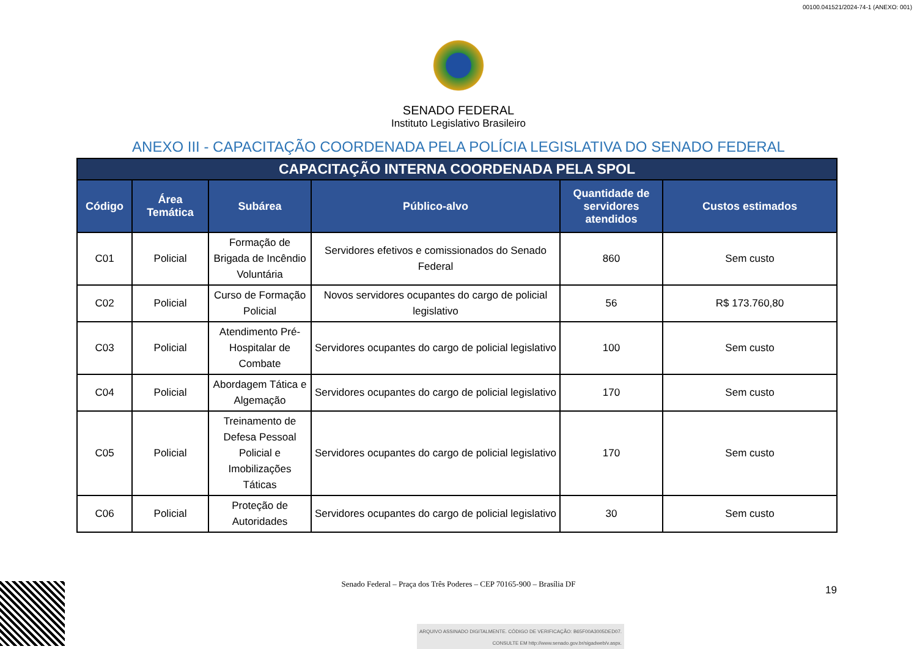00100.041521/2024-74-1 (ANEXO: 001)
SENADO FEDERAL
Instituto Legislativo Brasileiro
ANEXO III - CAPACITAÇÃO COORDENADA PELA POLÍCIA LEGISLATIVA DO SENADO FEDERAL
| CAPACITAÇÃO INTERNA COORDENADA PELA SPOL | | | | | |
| --- | --- | --- | --- | --- | --- |
| Código | Área Temática | Subárea | Público-alvo | Quantidade de servidores atendidos | Custos estimados |
| C01 | Policial | Formação de Brigada de Incêndio Voluntária | Servidores efetivos e comissionados do Senado Federal | 860 | Sem custo |
| C02 | Policial | Curso de Formação Policial | Novos servidores ocupantes do cargo de policial legislativo | 56 | R$ 173.760,80 |
| C03 | Policial | Atendimento Pré-Hospitalar de Combate | Servidores ocupantes do cargo de policial legislativo | 100 | Sem custo |
| C04 | Policial | Abordagem Tática e Algemação | Servidores ocupantes do cargo de policial legislativo | 170 | Sem custo |
| C05 | Policial | Treinamento de Defesa Pessoal Policial e Imobilizações Táticas | Servidores ocupantes do cargo de policial legislativo | 170 | Sem custo |
| C06 | Policial | Proteção de Autoridades | Servidores ocupantes do cargo de policial legislativo | 30 | Sem custo |
Senado Federal – Praça dos Três Poderes – CEP 70165-900 – Brasília DF
19
ARQUIVO ASSINADO DIGITALMENTE. CÓDIGO DE VERIFICAÇÃO: B65F00A3005DED07.
CONSULTE EM http://www.senado.gov.br/sigadweb/v.aspx.